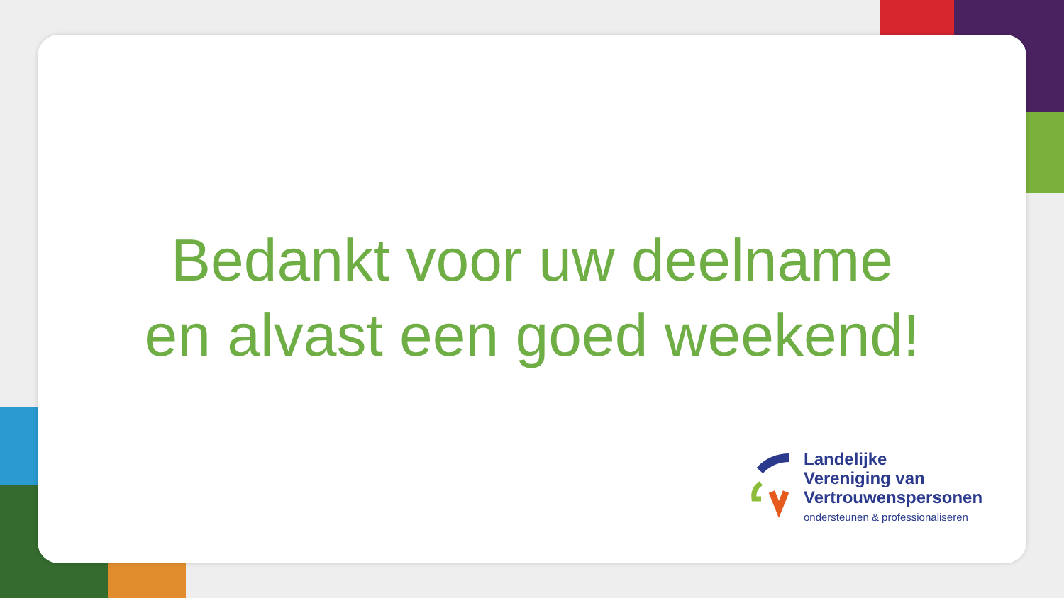Bedankt voor uw deelname
en alvast een goed weekend!
Landelijke
Vereniging van
Vertrouwenspersonen
ondersteunen & professionaliseren